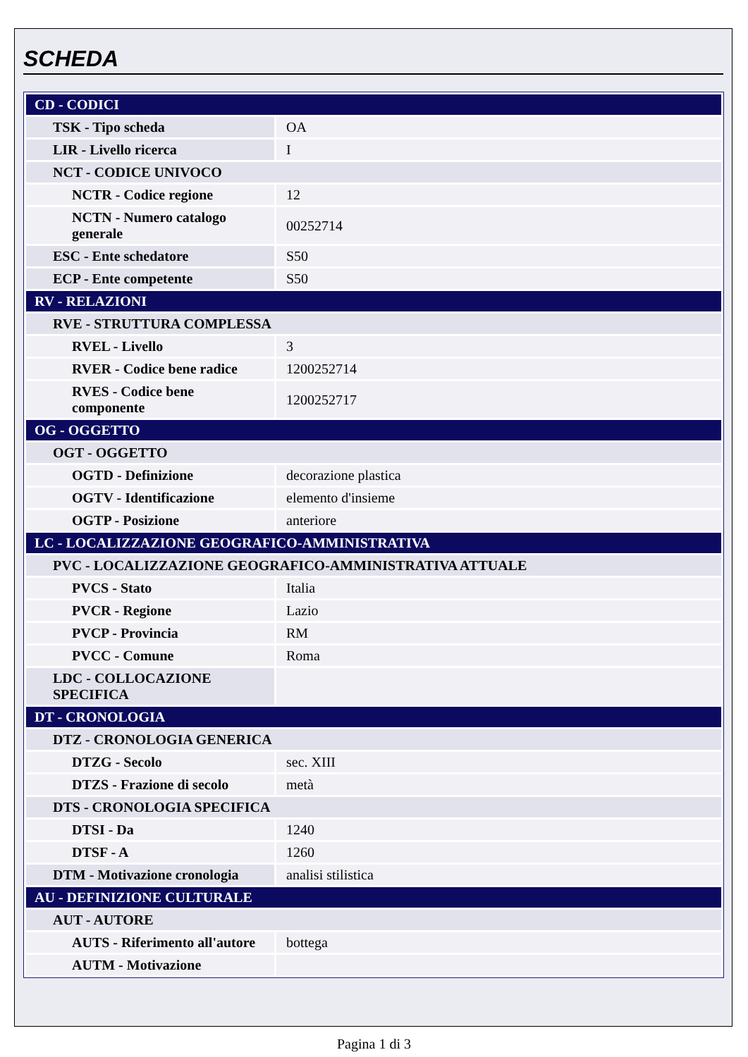SCHEDA
| CD - CODICI | |
| TSK - Tipo scheda | OA |
| LIR - Livello ricerca | I |
| NCT - CODICE UNIVOCO | |
| NCTR - Codice regione | 12 |
| NCTN - Numero catalogo generale | 00252714 |
| ESC - Ente schedatore | S50 |
| ECP - Ente competente | S50 |
| RV - RELAZIONI | |
| RVE - STRUTTURA COMPLESSA | |
| RVEL - Livello | 3 |
| RVER - Codice bene radice | 1200252714 |
| RVES - Codice bene componente | 1200252717 |
| OG - OGGETTO | |
| OGT - OGGETTO | |
| OGTD - Definizione | decorazione plastica |
| OGTV - Identificazione | elemento d'insieme |
| OGTP - Posizione | anteriore |
| LC - LOCALIZZAZIONE GEOGRAFICO-AMMINISTRATIVA | |
| PVC - LOCALIZZAZIONE GEOGRAFICO-AMMINISTRATIVA ATTUALE | |
| PVCS - Stato | Italia |
| PVCR - Regione | Lazio |
| PVCP - Provincia | RM |
| PVCC - Comune | Roma |
| LDC - COLLOCAZIONE SPECIFICA | |
| DT - CRONOLOGIA | |
| DTZ - CRONOLOGIA GENERICA | |
| DTZG - Secolo | sec. XIII |
| DTZS - Frazione di secolo | metà |
| DTS - CRONOLOGIA SPECIFICA | |
| DTSI - Da | 1240 |
| DTSF - A | 1260 |
| DTM - Motivazione cronologia | analisi stilistica |
| AU - DEFINIZIONE CULTURALE | |
| AUT - AUTORE | |
| AUTS - Riferimento all'autore | bottega |
| AUTM - Motivazione | |
Pagina 1 di 3